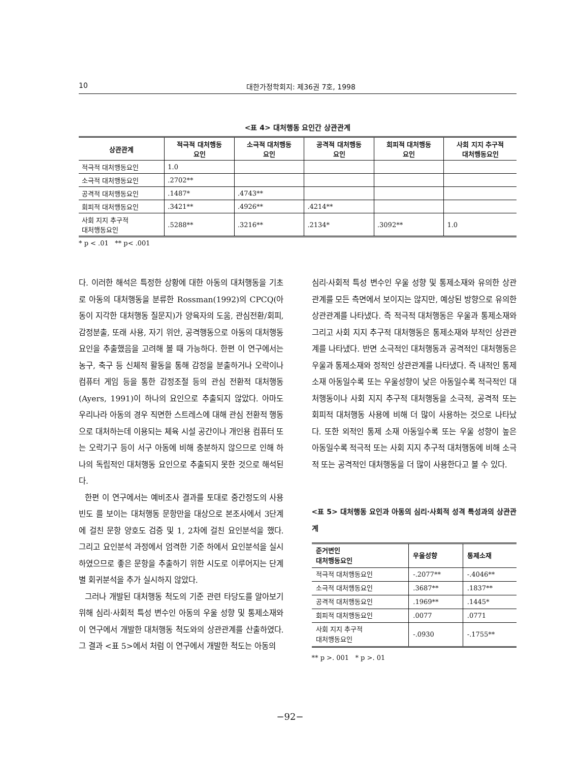10 대한가정학회지: 제36권 7호, 1998
<표 4> 대처행동 요인간 상관관계
| 상관관계 | 적극적 대처행동 요인 | 소극적 대처행동 요인 | 공격적 대처행동 요인 | 회피적 대처행동 요인 | 사회 지지 추구적 대처행동요인 |
| --- | --- | --- | --- | --- | --- |
| 적극적 대처행동요인 | 1.0 | | | | |
| 소극적 대처행동요인 | .2702** | | | | |
| 공격적 대처행동요인 | .1487* | .4743** | | | |
| 회피적 대처행동요인 | .3421** | .4926** | .4214** | | |
| 사회 지지 추구적 대처행동요인 | .5288** | .3216** | .2134* | .3092** | 1.0 |
* p < .01 ** p< .001
다. 이러한 해석은 특정한 상황에 대한 아동의 대처행동을 기초로 아동의 대처행동을 분류한 Rossman(1992)의 CPCQ(아동이 지각한 대처행동 질문지)가 양육자의 도움, 관심전환/회피, 감정분출, 또래 사용, 자기 위안, 공격행동으로 아동의 대처행동요인을 추출했음을 고려해 볼 때 가능하다. 한편 이 연구에서는 농구, 축구 등 신체적 활동을 통해 감정을 분출하거나 오락이나 컴퓨터 게임 등을 통한 감정조절 등의 관심 전환적 대처행동(Ayers, 1991)이 하나의 요인으로 추출되지 않았다. 아마도 우리나라 아동의 경우 직면한 스트레스에 대해 관심 전환적 행동으로 대처하는데 이용되는 체육 시설 공간이나 개인용 컴퓨터 또는 오락기구 등이 서구 아동에 비해 충분하지 않으므로 인해 하나의 독립적인 대처행동 요인으로 추출되지 못한 것으로 해석된다.
한편 이 연구에서는 예비조사 결과를 토대로 중간정도의 사용빈도 를 보이는 대처행동 문항만을 대상으로 본조사에서 3단계에 걸친 문항 양호도 검증 및 1, 2차에 걸친 요인분석을 했다. 그리고 요인분석 과정에서 엄격한 기준 하에서 요인분석을 실시하였으므로 좋은 문항을 추출하기 위한 시도로 이루어지는 단계별 회귀분석을 추가 실시하지 않았다.
그러나 개발된 대처행동 척도의 기준 관련 타당도를 알아보기 위해 심리·사회적 특성 변수인 아동의 우울 성향 및 통제소재와 이 연구에서 개발한 대처행동 척도와의 상관관계를 산출하였다. 그 결과 <표 5>에서 처럼 이 연구에서 개발한 척도는 아동의
심리·사회적 특성 변수인 우울 성향 및 통제소재와 유의한 상관관계를 모든 측면에서 보이지는 않지만, 예상된 방향으로 유의한 상관관계를 나타냈다. 즉 적극적 대처행동은 우울과 통제소재와 그리고 사회 지지 추구적 대처행동은 통제소재와 부적인 상관관계를 나타냈다. 반면 소극적인 대처행동과 공격적인 대처행동은 우울과 통제소재와 정적인 상관관계를 나타냈다. 즉 내적인 통제 소재 아동일수록 또는 우울성향이 낮은 아동일수록 적극적인 대처행동이나 사회 지지 추구적 대처행동을 소극적, 공격적 또는 회피적 대처행동 사용에 비해 더 많이 사용하는 것으로 나타났다. 또한 외적인 통제 소재 아동일수록 또는 우울 성향이 높은 아동일수록 적극적 또는 사회 지지 추구적 대처행동에 비해 소극적 또는 공격적인 대처행동을 더 많이 사용한다고 볼 수 있다.
<표 5> 대처행동 요인과 아동의 심리·사회적 성격 특성과의 상관관계
| 준거변인 대처행동요인 | 우울성향 | 통제소재 |
| --- | --- | --- |
| 적극적 대처행동요인 | -.2077** | -.4046** |
| 소극적 대처행동요인 | .3687** | .1837** |
| 공격적 대처행동요인 | .1969** | .1445* |
| 회피적 대처행동요인 | .0077 | .0771 |
| 사회 지지 추구적 대처행동요인 | -.0930 | -.1755** |
** p >. 001 * p >. 01
−92−